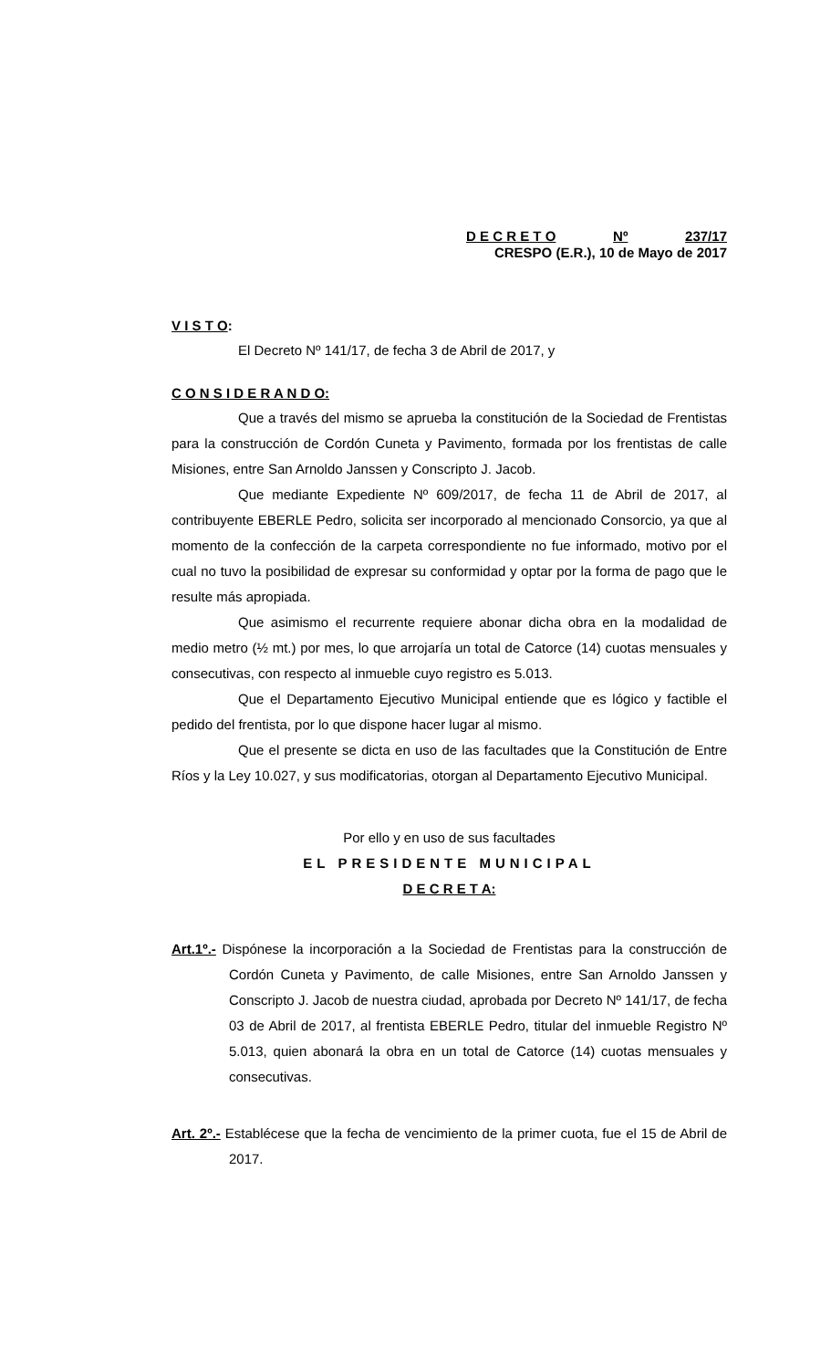D E C R E T O Nº 237/17
CRESPO (E.R.), 10 de Mayo de 2017
V I S T O:
El Decreto Nº 141/17, de fecha 3 de Abril de 2017, y
C O N S I D E R A N D O:
Que a través del mismo se aprueba la constitución de la Sociedad de Frentistas para la construcción de Cordón Cuneta y Pavimento, formada por los frentistas de calle Misiones, entre San Arnoldo Janssen y Conscripto J. Jacob.
Que mediante Expediente Nº 609/2017, de fecha 11 de Abril de 2017, al contribuyente EBERLE Pedro, solicita ser incorporado al mencionado Consorcio, ya que al momento de la confección de la carpeta correspondiente no fue informado, motivo por el cual no tuvo la posibilidad de expresar su conformidad y optar por la forma de pago que le resulte más apropiada.
Que asimismo el recurrente requiere abonar dicha obra en la modalidad de medio metro (½ mt.) por mes, lo que arrojaría un total de Catorce (14) cuotas mensuales y consecutivas, con respecto al inmueble cuyo registro es 5.013.
Que el Departamento Ejecutivo Municipal entiende que es lógico y factible el pedido del frentista, por lo que dispone hacer lugar al mismo.
Que el presente se dicta en uso de las facultades que la Constitución de Entre Ríos y la Ley 10.027, y sus modificatorias, otorgan al Departamento Ejecutivo Municipal.
Por ello y en uso de sus facultades
EL PRESIDENTE MUNICIPAL
D E C R E T A:
Art.1º.- Dispónese la incorporación a la Sociedad de Frentistas para la construcción de Cordón Cuneta y Pavimento, de calle Misiones, entre San Arnoldo Janssen y Conscripto J. Jacob de nuestra ciudad, aprobada por Decreto Nº 141/17, de fecha 03 de Abril de 2017, al frentista EBERLE Pedro, titular del inmueble Registro Nº 5.013, quien abonará la obra en un total de Catorce (14) cuotas mensuales y consecutivas.
Art. 2º.- Establécese que la fecha de vencimiento de la primer cuota, fue el 15 de Abril de 2017.